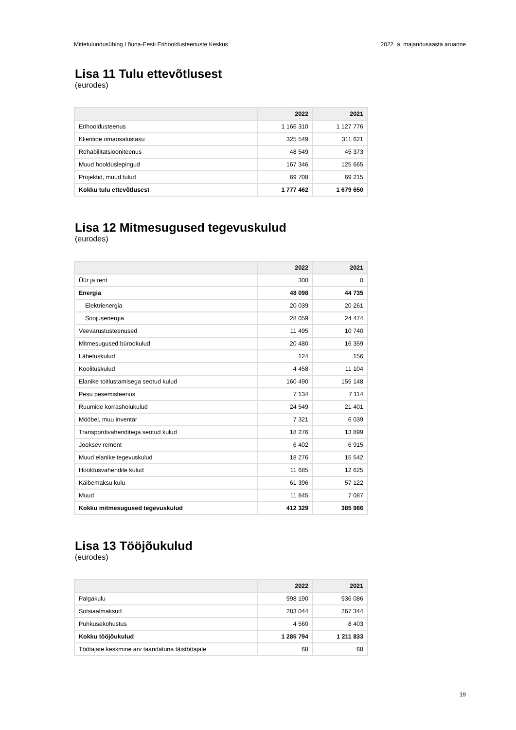Mittetulundusühing Lõuna-Eesti Erihooldusteenuste Keskus 2022. a. majandusaasta aruanne
Lisa 11 Tulu ettevõtlusest
(eurodes)
| | 2022 | 2021 |
| --- | --- | --- |
| Erihooldusteenus | 1 166 310 | 1 127 776 |
| Klientide omaosalustasu | 325 549 | 311 621 |
| Rehabilitatsiooniteenus | 48 549 | 45 373 |
| Muud hoolduslepingud | 167 346 | 125 665 |
| Projektid, muud tulud | 69 708 | 69 215 |
| Kokku tulu ettevõtlusest | 1 777 462 | 1 679 650 |
Lisa 12 Mitmesugused tegevuskulud
(eurodes)
| | 2022 | 2021 |
| --- | --- | --- |
| Üür ja rent | 300 | 0 |
| Energia | 48 098 | 44 735 |
| Elektrienergia | 20 039 | 20 261 |
| Soojusenergia | 28 059 | 24 474 |
| Veevarustusteenused | 11 495 | 10 740 |
| Mitmesugused bürookulud | 20 480 | 16 359 |
| Lähetuskulud | 124 | 156 |
| Koolituskulud | 4 458 | 11 104 |
| Elanike toitlustamisega seotud kulud | 160 490 | 155 148 |
| Pesu pesemisteenus | 7 134 | 7 114 |
| Ruumide korrashoiukulud | 24 549 | 21 401 |
| Mööbel, muu inventar | 7 321 | 6 039 |
| Transpordivahenditega seotud kulud | 18 276 | 13 899 |
| Jooksev remont | 6 402 | 6 915 |
| Muud elanike tegevuskulud | 18 276 | 15 542 |
| Hooldusvahendite kulud | 11 685 | 12 625 |
| Käibemaksu kulu | 61 396 | 57 122 |
| Muud | 11 845 | 7 087 |
| Kokku mitmesugused tegevuskulud | 412 329 | 385 986 |
Lisa 13 Tööjõukulud
(eurodes)
| | 2022 | 2021 |
| --- | --- | --- |
| Palgakulu | 998 190 | 936 086 |
| Sotsiaalmaksud | 283 044 | 267 344 |
| Puhkusekohustus | 4 560 | 8 403 |
| Kokku tööjõukulud | 1 285 794 | 1 211 833 |
| Töötajate keskmine arv taandatuna täistööajale | 68 | 68 |
19